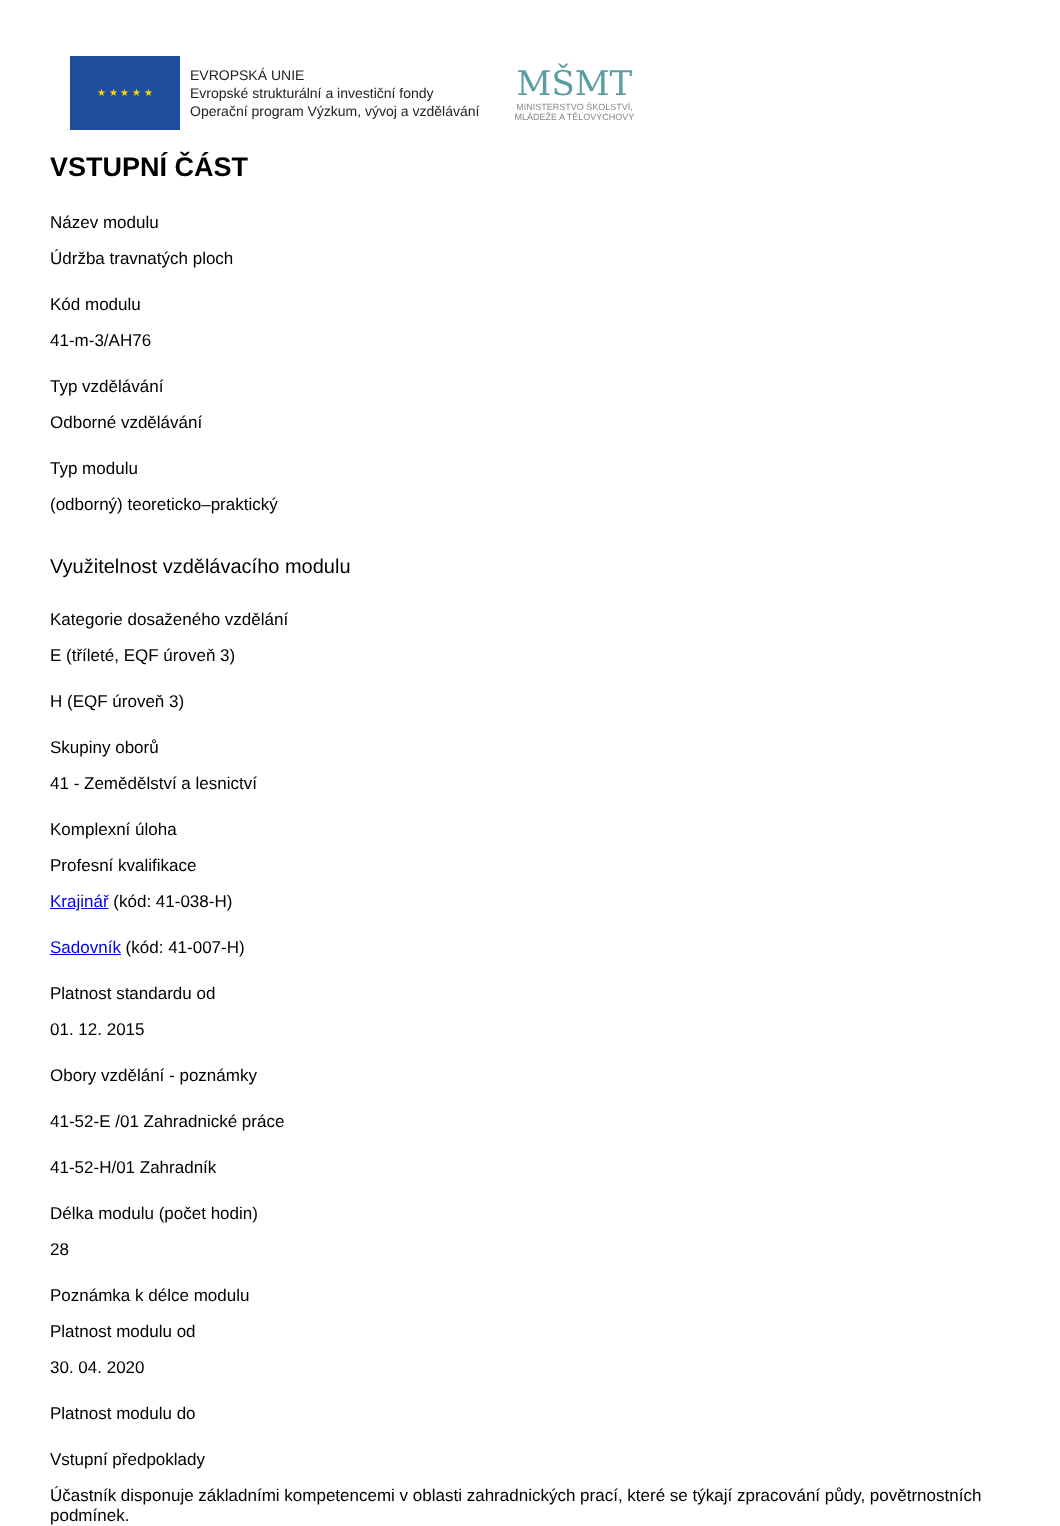★ ★ ★ ★ ★
EVROPSKÁ UNIE
Evropské strukturální a investiční fondy
Operační program Výzkum, vývoj a vzdělávání
MŠMT
MINISTERSTVO ŠKOLSTVÍ,
MLÁDEŽE A TĚLOVÝCHOVY
VSTUPNÍ ČÁST
Název modulu
Údržba travnatých ploch
Kód modulu
41-m-3/AH76
Typ vzdělávání
Odborné vzdělávání
Typ modulu
(odborný) teoreticko–praktický
Využitelnost vzdělávacího modulu
Kategorie dosaženého vzdělání
E (tříleté, EQF úroveň 3)
H (EQF úroveň 3)
Skupiny oborů
41 - Zemědělství a lesnictví
Komplexní úloha
Profesní kvalifikace
Krajinář (kód: 41-038-H)
Sadovník (kód: 41-007-H)
Platnost standardu od
01. 12. 2015
Obory vzdělání - poznámky
41-52-E /01 Zahradnické práce
41-52-H/01 Zahradník
Délka modulu (počet hodin)
28
Poznámka k délce modulu
Platnost modulu od
30. 04. 2020
Platnost modulu do
Vstupní předpoklady
Účastník disponuje základními kompetencemi v oblasti zahradnických prací, které se týkají zpracování půdy, povětrnostních podmínek.